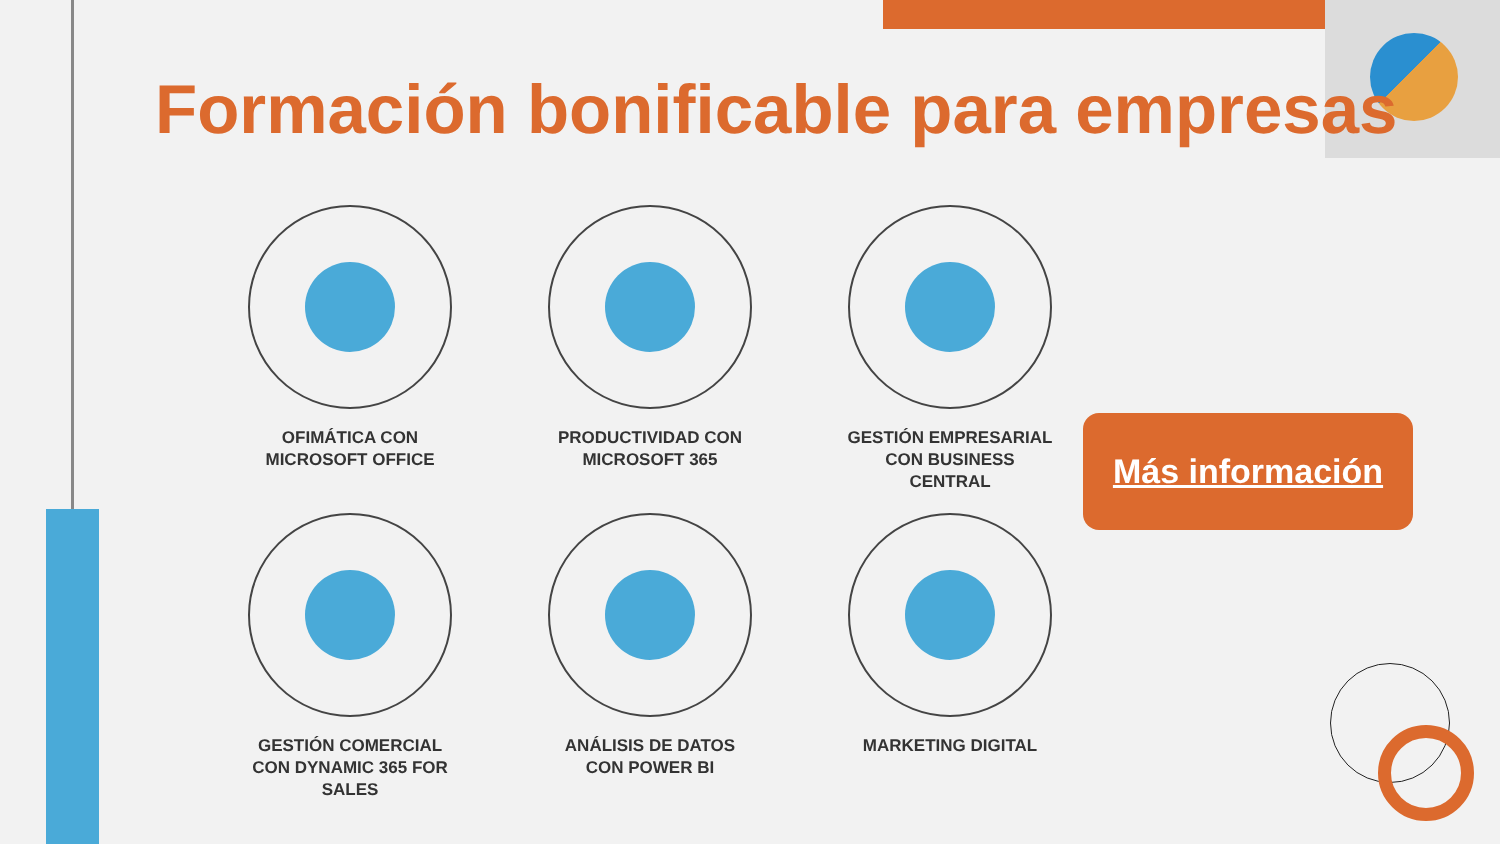Formación bonificable para empresas
OFIMÁTICA CON
MICROSOFT OFFICE
PRODUCTIVIDAD CON
MICROSOFT 365
GESTIÓN EMPRESARIAL
CON BUSINESS
CENTRAL
GESTIÓN COMERCIAL
CON DYNAMIC 365 FOR
SALES
ANÁLISIS DE DATOS
CON POWER BI
MARKETING DIGITAL
Más información